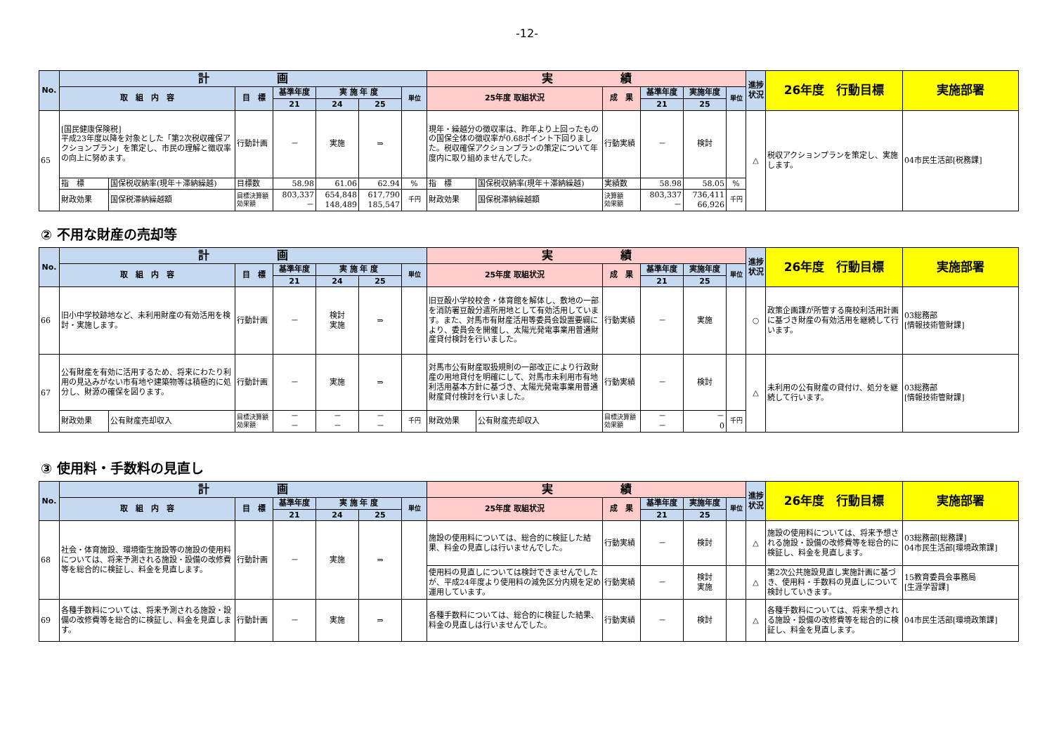-12-
| No. | 計 画 | | | | | | | 実 績 | | | | | | 進捗状況 | 26年度 行動目標 | 実施部署 |
| --- | --- | --- | --- | --- | --- | --- | --- | --- | --- | --- | --- | --- | --- | --- | --- | --- |
| | 取 組 内 容 | | 目 標 | 基準年度 | 実 施 年 度 | | 単位 | 25年度 取組状況 | | 成 果 | 基準年度 | 実施年度 | 単位 | | | |
| | | | | 21 | 24 | 25 | | | | | 21 | 25 | | | | |
| 65 | [国民健康保険税] 平成23年度以降を対象とした「第2次税収確保アクションプラン」を策定し、市民の理解と徴収率の向上に努めます。 | | 行動計画 | － | 実施 | ⇒ | | 現年・繰越分の徴収率は、昨年より上回ったものの国保全体の徴収率が0.68ポイント下回りました。税収確保アクションプランの策定について年度内に取り組めませんでした。 | | 行動実績 | － | 検討 | | △ | 税収アクションプランを策定し、実施します。 | 04市民生活部[税務課] |
| | 指 標 | 国保税収納率(現年＋滞納繰越) | 目標数 | 58.98 | 61.06 | 62.94 | % | 指 標 | 国保税収納率(現年＋滞納繰越) | 実績数 | 58.98 | 58.05 | % | | | |
| | 財政効果 | 国保税滞納繰越額 | 目標決算額 効果額 | 803,337 － | 654,848 148,489 | 617,790 185,547 | 千円 | 財政効果 | 国保税滞納繰越額 | 決算額 効果額 | 803,337 － | 736,411 66,926 | 千円 | | | |
② 不用な財産の売却等
| No. | 計 画 | | | | | | | 実 績 | | | | | | 進捗状況 | 26年度 行動目標 | 実施部署 |
| --- | --- | --- | --- | --- | --- | --- | --- | --- | --- | --- | --- | --- | --- | --- | --- | --- |
| | 取 組 内 容 | | 目 標 | 基準年度 | 実 施 年 度 | | 単位 | 25年度 取組状況 | | 成 果 | 基準年度 | 実施年度 | 単位 | | | |
| | | | | 21 | 24 | 25 | | | | | 21 | 25 | | | | |
| 66 | 旧小中学校跡地など、未利用財産の有効活用を検討・実施します。 | | 行動計画 | － | 検討 実施 | ⇒ | | 旧豆酘小学校校舎・体育館を解体し、敷地の一部を消防署豆酘分遣所用地として有効活用しています。また、対馬市有財産活用等委員会設置要綱により、委員会を開催し、太陽光発電事業用普通財産貸付検討を行いました。 | | 行動実績 | － | 実施 | | ○ | 政策企画課が所管する廃校利活用計画に基づき財産の有効活用を継続して行います。 | 03総務部 [情報技術管財課] |
| 67 | 公有財産を有効に活用するため、将来にわたり利用の見込みがない市有地や建築物等は積極的に処分し、財源の確保を図ります。 | | 行動計画 | － | 実施 | ⇒ | | 対馬市公有財産取扱規則の一部改正により行政財産の用地貸付を明確にして、対馬市未利用市有地利活用基本方針に基づき、太陽光発電事業用普通財産貸付検討を行いました。 | | 行動実績 | － | 検討 | | △ | 未利用の公有財産の貸付け、処分を継続して行います。 | 03総務部 [情報技術管財課] |
| | 財政効果 | 公有財産売却収入 | 目標決算額 効果額 | － － | － － | － － | 千円 | 財政効果 | 公有財産売却収入 | 目標決算額 効果額 | － － | － 0 | 千円 | | | |
③ 使用料・手数料の見直し
| No. | 計 画 | | | | | | 実 績 | | | | | 進捗状況 | 26年度 行動目標 | 実施部署 |
| --- | --- | --- | --- | --- | --- | --- | --- | --- | --- | --- | --- | --- | --- | --- |
| | 取 組 内 容 | 目 標 | 基準年度 | 実 施 年 度 | | 単位 | 25年度 取組状況 | 成 果 | 基準年度 | 実施年度 | 単位 | | | |
| | | | 21 | 24 | 25 | | | | 21 | 25 | | | | |
| 68 | 社会・体育施設、環境衛生施設等の施設の使用料については、将来予測される施設・設備の改修費等を総合的に検証し、料金を見直します。 | 行動計画 | － | 実施 | ⇒ | | 施設の使用料については、総合的に検証した結果、料金の見直しは行いませんでした。 | 行動実績 | － | 検討 | | △ | 施設の使用料については、将来予想される施設・設備の改修費等を総合的に検証し、料金を見直します。 | 03総務部[総務課] 04市民生活部[環境政策課] |
| | | | | | | | 使用料の見直しについては検討できませんでしたが、平成24年度より使用料の減免区分内規を定め運用しています。 | 行動実績 | － | 検討 実施 | | △ | 第2次公共施設見直し実施計画に基づき、使用料・手数料の見直しについて検討していきます。 | 15教育委員会事務局 [生涯学習課] |
| 69 | 各種手数料については、将来予測される施設・設備の改修費等を総合的に検証し、料金を見直します。 | 行動計画 | － | 実施 | ⇒ | | 各種手数料については、総合的に検証した結果、料金の見直しは行いませんでした。 | 行動実績 | － | 検討 | | △ | 各種手数料については、将来予想される施設・設備の改修費等を総合的に検証し、料金を見直します。 | 04市民生活部[環境政策課] |